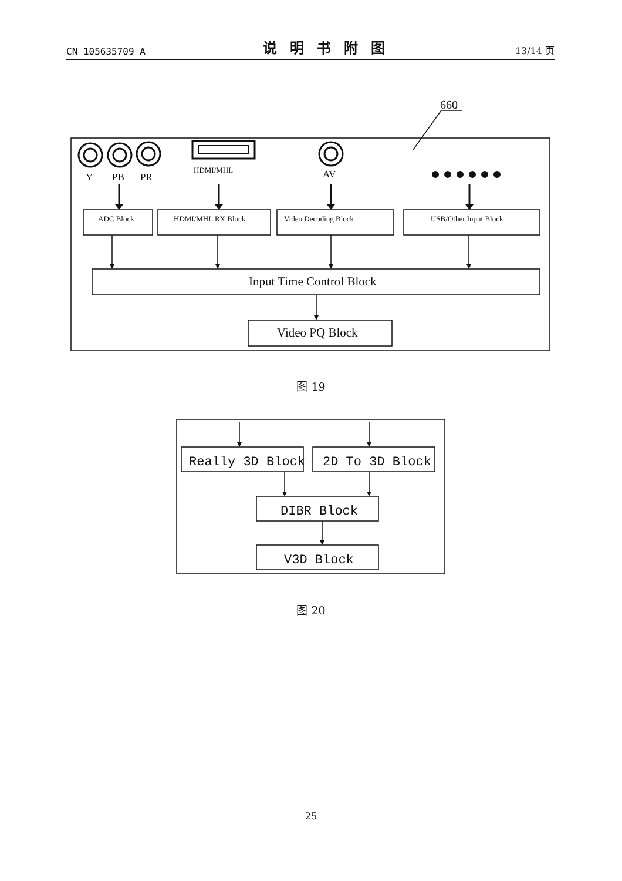CN 105635709 A 说明书附图 13/14 页
660
Y
PB
PR
HDMI/MHL
AV
ADC Block
HDMI/MHL RX Block
Video Decoding Block
USB/Other Input Block
Input Time Control Block
Video PQ Block
Really 3D Block
2D To 3D Block
DIBR Block
V3D Block
图 19
图 20
25